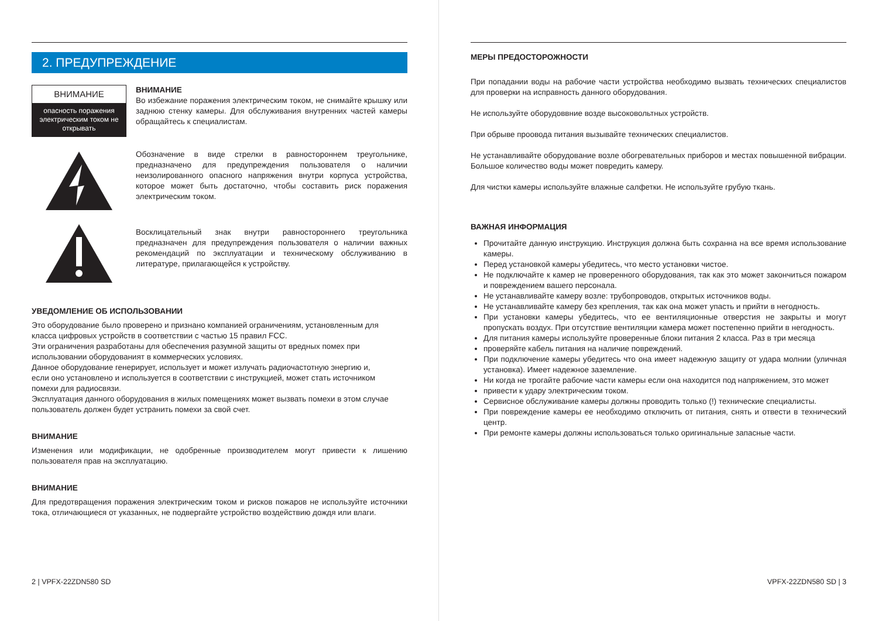2. ПРЕДУПРЕЖДЕНИЕ
ВНИМАНИЕ
опасность поражения электрическим током не открывать
ВНИМАНИЕ
Во избежание поражения электрическим током, не снимайте крышку или заднюю стенку камеры. Для обслуживания внутренних частей камеры обращайтесь к специалистам.
Обозначение в виде стрелки в равностороннем треугольнике, предназначено для предупреждения пользователя о наличии неизолированного опасного напряжения внутри корпуса устройства, которое может быть достаточно, чтобы составить риск поражения электрическим током.
Восклицательный знак внутри равностороннего треугольника предназначен для предупреждения пользователя о наличии важных рекомендаций по эксплуатации и техническому обслуживанию в литературе, прилагающейся к устройству.
УВЕДОМЛЕНИЕ ОБ ИСПОЛЬЗОВАНИИ
Это оборудование было проверено и признано компанией ограничениям, установленным для класса цифровых устройств в соответствии с частью 15 правил FCC.
Эти ограничения разработаны для обеспечения разумной защиты от вредных помех при использовании оборудованият в коммерческих условиях.
Данное оборудование генерирует, использует и может излучать радиочастотную энергию и, если оно установлено и используется в соответствии с инструкцией, может стать источником помехи для радиосвязи.
Эксплуатация данного оборудования в жилых помещениях может вызвать помехи в этом случае пользователь должен будет устранить помехи за свой счет.
ВНИМАНИЕ
Изменения или модификации, не одобренные производителем могут привести к лишению пользователя прав на эксплуатацию.
ВНИМАНИЕ
Для предотвращения поражения электрическим током и рисков пожаров не используйте источники тока, отличающиеся от указанных, не подвергайте устройство воздействию дождя или влаги.
2 | VPFX-22ZDN580 SD
МЕРЫ ПРЕДОСТОРОЖНОСТИ
При попадании воды на рабочие части устройства необходимо вызвать технических специалистов для проверки на исправность данного оборудования.
Не используйте оборудоввние возде высоковольтных устройств.
При обрыве проовода питания вызывайте технических специалистов.
Не устанавливайте оборудование возле обогревательных приборов и местах повышенной вибрации. Большое количество воды может повредить камеру.
Для чистки камеры используйте влажные салфетки. Не используйте грубую ткань.
ВАЖНАЯ ИНФОРМАЦИЯ
Прочитайте данную инструкцию. Инструкция должна быть сохранна на все время использование камеры.
Перед установкой камеры убедитесь, что место установки чистое.
Не подключайте к камер не проверенного оборудования, так как это может закончиться пожаром и повреждением вашего персонала.
Не устанавливайте камеру возле: трубопроводов, открытых источников воды.
Не устанавливайте камеру без крепления, так как она может упасть и прийти в негодность.
При установки камеры убедитесь, что ее вентиляционные отверстия не закрыты и могут пропускать воздух. При отсутствие вентиляции камера может постепенно прийти в негодность.
Для питания камеры используйте проверенные блоки питания 2 класса. Раз в три месяца
проверяйте кабель питания на наличие повреждений.
При подключение камеры убедитесь что она имеет надежную защиту от удара молнии (уличная установка). Имеет надежное заземление.
Ни когда не трогайте рабочие части камеры если она находится под напряжением, это может
привести к удару электрическим током.
Сервисное обслуживание камеры должны проводить только (!) технические специалисты.
При повреждение камеры ее необходимо отключить от питания, снять и отвести в технический центр.
При ремонте камеры должны использоваться только оригинальные запасные части.
VPFX-22ZDN580 SD | 3